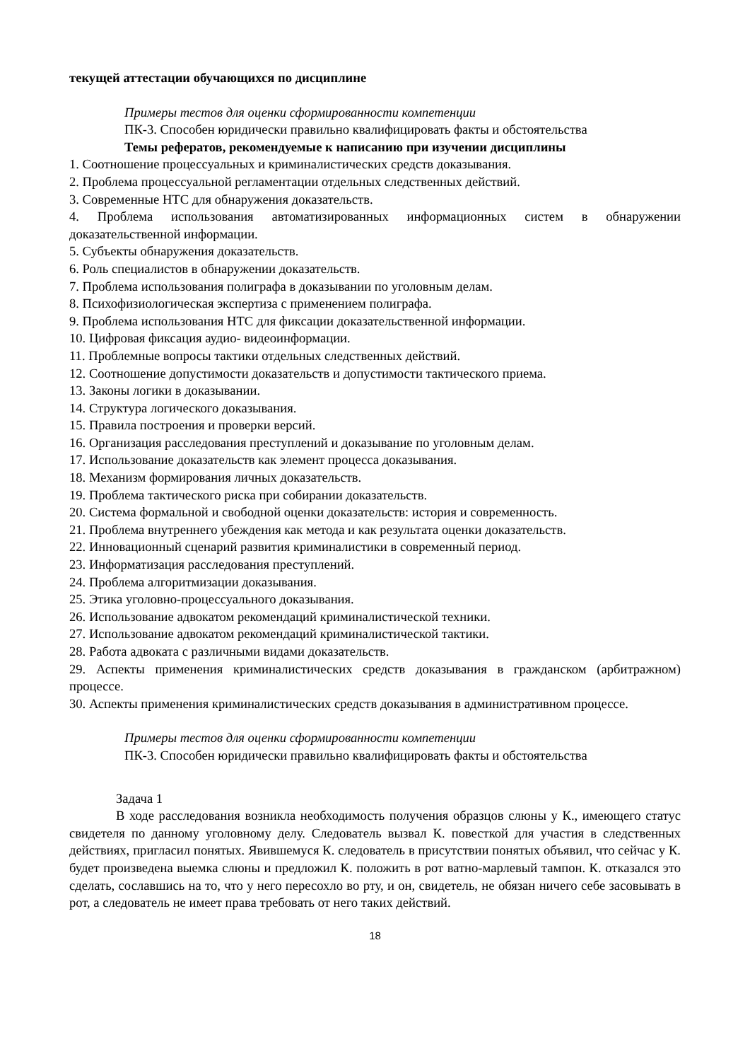текущей аттестации обучающихся по дисциплине
Примеры тестов для оценки сформированности компетенции
ПК-3. Способен юридически правильно квалифицировать факты и обстоятельства
Темы рефератов, рекомендуемые к написанию при изучении дисциплины
1. Соотношение процессуальных и криминалистических средств доказывания.
2. Проблема процессуальной регламентации отдельных следственных действий.
3. Современные НТС для обнаружения доказательств.
4. Проблема использования автоматизированных информационных систем в обнаружении доказательственной информации.
5. Субъекты обнаружения доказательств.
6. Роль специалистов в обнаружении доказательств.
7. Проблема использования полиграфа в доказывании по уголовным делам.
8. Психофизиологическая экспертиза с применением полиграфа.
9. Проблема использования НТС для фиксации доказательственной информации.
10. Цифровая фиксация аудио- видеоинформации.
11. Проблемные вопросы тактики отдельных следственных действий.
12. Соотношение допустимости доказательств и допустимости тактического приема.
13. Законы логики в доказывании.
14. Структура логического доказывания.
15. Правила построения и проверки версий.
16. Организация расследования преступлений и доказывание по уголовным делам.
17. Использование доказательств как элемент процесса доказывания.
18. Механизм формирования личных доказательств.
19. Проблема тактического риска при собирании доказательств.
20. Система формальной и свободной оценки доказательств: история и современность.
21. Проблема внутреннего убеждения как метода и как результата оценки доказательств.
22. Инновационный сценарий развития криминалистики в современный период.
23. Информатизация расследования преступлений.
24. Проблема алгоритмизации доказывания.
25. Этика уголовно-процессуального доказывания.
26. Использование адвокатом рекомендаций криминалистической техники.
27. Использование адвокатом рекомендаций криминалистической тактики.
28. Работа адвоката с различными видами доказательств.
29. Аспекты применения криминалистических средств доказывания в гражданском (арбитражном) процессе.
30. Аспекты применения криминалистических средств доказывания в административном процессе.
Примеры тестов для оценки сформированности компетенции
ПК-3. Способен юридически правильно квалифицировать факты и обстоятельства
Задача 1
В ходе расследования возникла необходимость получения образцов слюны у К., имеющего статус свидетеля по данному уголовному делу. Следователь вызвал К. повесткой для участия в следственных действиях, пригласил понятых. Явившемуся К. следователь в присутствии понятых объявил, что сейчас у К. будет произведена выемка слюны и предложил К. положить в рот ватно-марлевый тампон. К. отказался это сделать, сославшись на то, что у него пересохло во рту, и он, свидетель, не обязан ничего себе засовывать в рот, а следователь не имеет права требовать от него таких действий.
18